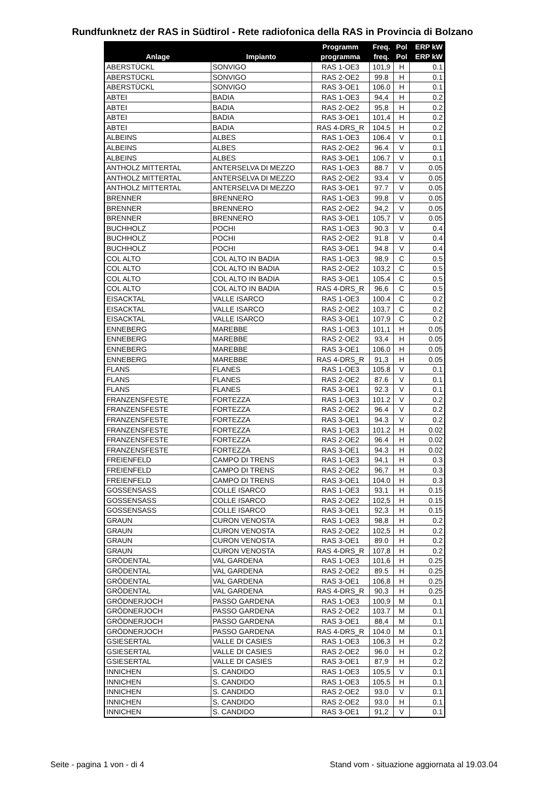Rundfunknetz der RAS in Südtirol - Rete radiofonica della RAS in Provincia di Bolzano
| Anlage | Impianto | Programm programma | Freq. freq. | Pol Pol | ERP kW ERP kW |
| --- | --- | --- | --- | --- | --- |
| ABERSTÜCKL | SONVIGO | RAS 1-OE3 | 101,9 | H | 0.1 |
| ABERSTÜCKL | SONVIGO | RAS 2-OE2 | 99.8 | H | 0.1 |
| ABERSTÜCKL | SONVIGO | RAS 3-OE1 | 106.0 | H | 0.1 |
| ABTEI | BADIA | RAS 1-OE3 | 94,4 | H | 0.2 |
| ABTEI | BADIA | RAS 2-OE2 | 95,8 | H | 0.2 |
| ABTEI | BADIA | RAS 3-OE1 | 101,4 | H | 0.2 |
| ABTEI | BADIA | RAS 4-DRS_R | 104.5 | H | 0.2 |
| ALBEINS | ALBES | RAS 1-OE3 | 106.4 | V | 0.1 |
| ALBEINS | ALBES | RAS 2-OE2 | 96.4 | V | 0.1 |
| ALBEINS | ALBES | RAS 3-OE1 | 106.7 | V | 0.1 |
| ANTHOLZ MITTERTAL | ANTERSELVA DI MEZZO | RAS 1-OE3 | 88.7 | V | 0.05 |
| ANTHOLZ MITTERTAL | ANTERSELVA DI MEZZO | RAS 2-OE2 | 93.4 | V | 0.05 |
| ANTHOLZ MITTERTAL | ANTERSELVA DI MEZZO | RAS 3-OE1 | 97.7 | V | 0.05 |
| BRENNER | BRENNERO | RAS 1-OE3 | 99,8 | V | 0.05 |
| BRENNER | BRENNERO | RAS 2-OE2 | 94,2 | V | 0.05 |
| BRENNER | BRENNERO | RAS 3-OE1 | 105,7 | V | 0.05 |
| BUCHHOLZ | POCHI | RAS 1-OE3 | 90.3 | V | 0.4 |
| BUCHHOLZ | POCHI | RAS 2-OE2 | 91.8 | V | 0.4 |
| BUCHHOLZ | POCHI | RAS 3-OE1 | 94.8 | V | 0.4 |
| COL ALTO | COL ALTO IN BADIA | RAS 1-OE3 | 98,9 | C | 0.5 |
| COL ALTO | COL ALTO IN BADIA | RAS 2-OE2 | 103,2 | C | 0.5 |
| COL ALTO | COL ALTO IN BADIA | RAS 3-OE1 | 105,4 | C | 0.5 |
| COL ALTO | COL ALTO IN BADIA | RAS 4-DRS_R | 96,6 | C | 0.5 |
| EISACKTAL | VALLE ISARCO | RAS 1-OE3 | 100.4 | C | 0.2 |
| EISACKTAL | VALLE ISARCO | RAS 2-OE2 | 103,7 | C | 0.2 |
| EISACKTAL | VALLE ISARCO | RAS 3-OE1 | 107,9 | C | 0.2 |
| ENNEBERG | MAREBBE | RAS 1-OE3 | 101,1 | H | 0.05 |
| ENNEBERG | MAREBBE | RAS 2-OE2 | 93,4 | H | 0.05 |
| ENNEBERG | MAREBBE | RAS 3-OE1 | 106.0 | H | 0.05 |
| ENNEBERG | MAREBBE | RAS 4-DRS_R | 91,3 | H | 0.05 |
| FLANS | FLANES | RAS 1-OE3 | 105.8 | V | 0.1 |
| FLANS | FLANES | RAS 2-OE2 | 87.6 | V | 0.1 |
| FLANS | FLANES | RAS 3-OE1 | 92.3 | V | 0.1 |
| FRANZENSFESTE | FORTEZZA | RAS 1-OE3 | 101.2 | V | 0.2 |
| FRANZENSFESTE | FORTEZZA | RAS 2-OE2 | 96.4 | V | 0.2 |
| FRANZENSFESTE | FORTEZZA | RAS 3-OE1 | 94.3 | V | 0.2 |
| FRANZENSFESTE | FORTEZZA | RAS 1-OE3 | 101.2 | H | 0.02 |
| FRANZENSFESTE | FORTEZZA | RAS 2-OE2 | 96.4 | H | 0.02 |
| FRANZENSFESTE | FORTEZZA | RAS 3-OE1 | 94.3 | H | 0.02 |
| FREIENFELD | CAMPO DI TRENS | RAS 1-OE3 | 94,1 | H | 0.3 |
| FREIENFELD | CAMPO DI TRENS | RAS 2-OE2 | 96,7 | H | 0.3 |
| FREIENFELD | CAMPO DI TRENS | RAS 3-OE1 | 104.0 | H | 0.3 |
| GOSSENSASS | COLLE ISARCO | RAS 1-OE3 | 93,1 | H | 0.15 |
| GOSSENSASS | COLLE ISARCO | RAS 2-OE2 | 102,5 | H | 0.15 |
| GOSSENSASS | COLLE ISARCO | RAS 3-OE1 | 92,3 | H | 0.15 |
| GRAUN | CURON VENOSTA | RAS 1-OE3 | 98,8 | H | 0.2 |
| GRAUN | CURON VENOSTA | RAS 2-OE2 | 102,5 | H | 0.2 |
| GRAUN | CURON VENOSTA | RAS 3-OE1 | 89.0 | H | 0.2 |
| GRAUN | CURON VENOSTA | RAS 4-DRS_R | 107,8 | H | 0.2 |
| GRÖDENTAL | VAL GARDENA | RAS 1-OE3 | 101,6 | H | 0.25 |
| GRÖDENTAL | VAL GARDENA | RAS 2-OE2 | 89.5 | H | 0.25 |
| GRÖDENTAL | VAL GARDENA | RAS 3-OE1 | 106,8 | H | 0.25 |
| GRÖDENTAL | VAL GARDENA | RAS 4-DRS_R | 90,3 | H | 0.25 |
| GRÖDNERJOCH | PASSO GARDENA | RAS 1-OE3 | 100,9 | M | 0.1 |
| GRÖDNERJOCH | PASSO GARDENA | RAS 2-OE2 | 103.7 | M | 0.1 |
| GRÖDNERJOCH | PASSO GARDENA | RAS 3-OE1 | 88,4 | M | 0.1 |
| GRÖDNERJOCH | PASSO GARDENA | RAS 4-DRS_R | 104.0 | M | 0.1 |
| GSIESERTAL | VALLE DI CASIES | RAS 1-OE3 | 106,3 | H | 0.2 |
| GSIESERTAL | VALLE DI CASIES | RAS 2-OE2 | 96.0 | H | 0.2 |
| GSIESERTAL | VALLE DI CASIES | RAS 3-OE1 | 87,9 | H | 0.2 |
| INNICHEN | S. CANDIDO | RAS 1-OE3 | 105,5 | V | 0.1 |
| INNICHEN | S. CANDIDO | RAS 1-OE3 | 105,5 | H | 0.1 |
| INNICHEN | S. CANDIDO | RAS 2-OE2 | 93.0 | V | 0.1 |
| INNICHEN | S. CANDIDO | RAS 2-OE2 | 93.0 | H | 0.1 |
| INNICHEN | S. CANDIDO | RAS 3-OE1 | 91,2 | V | 0.1 |
Seite - pagina 1 von - di 4 Stand vom - situazione aggiornata al 19.03.04